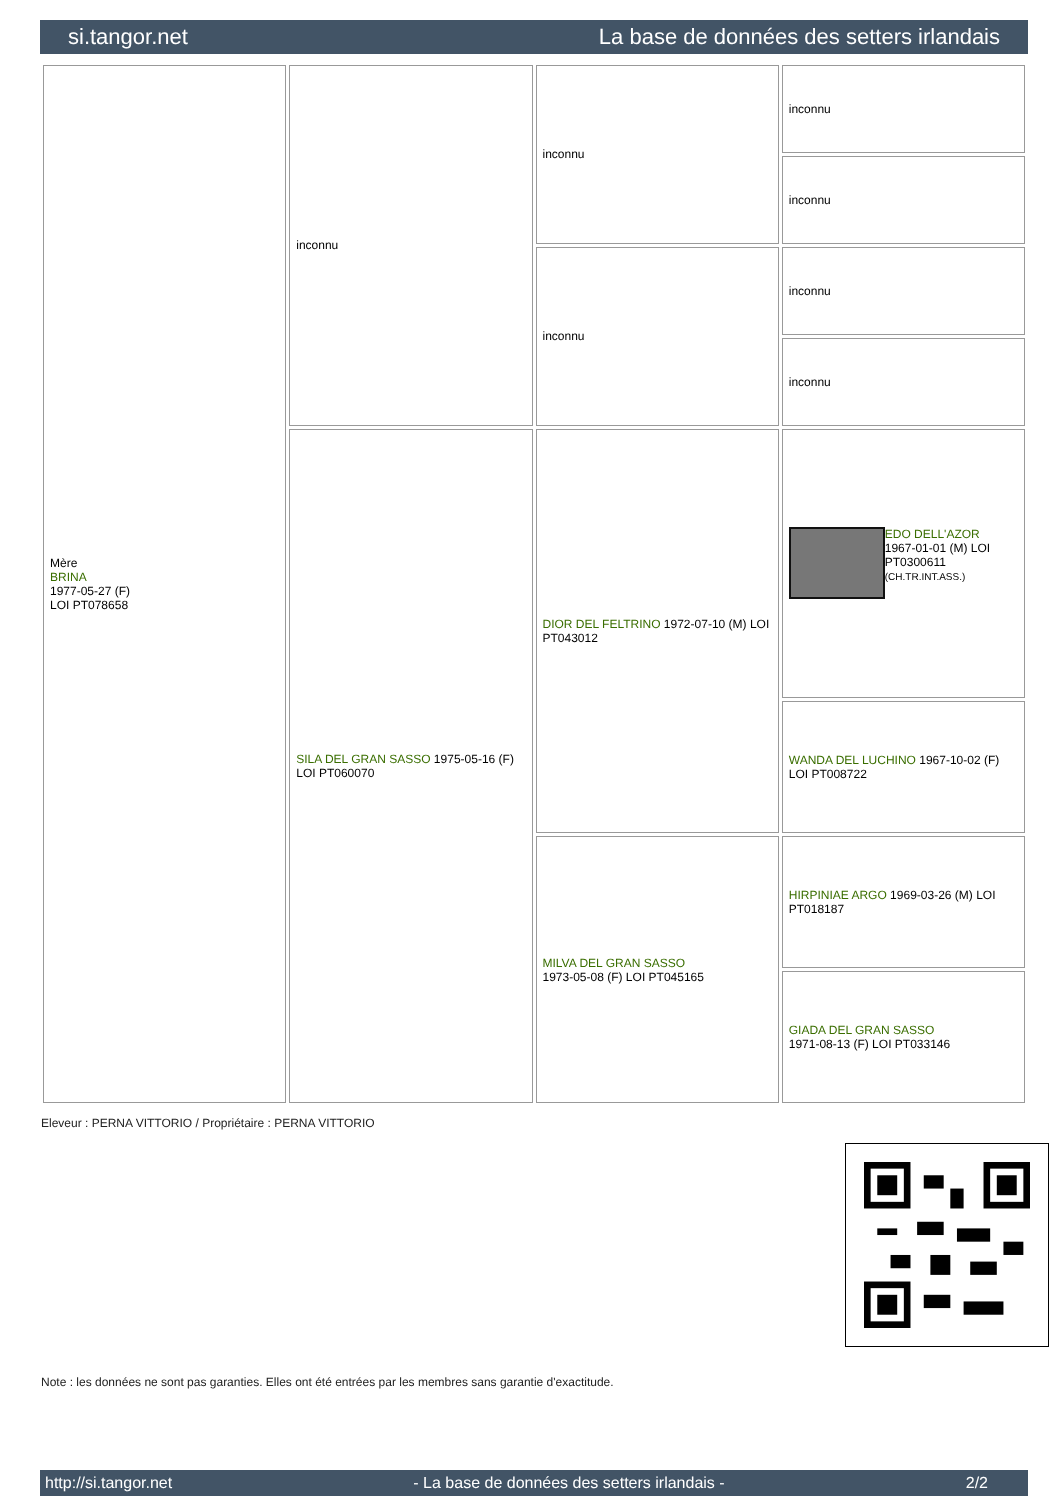si.tangor.net La base de données des setters irlandais
| Mère BRINA 1977-05-27 (F) LOI PT078658 | inconnu | inconnu | inconnu |
| | | | inconnu |
| | | inconnu | inconnu |
| | | | inconnu |
| | SILA DEL GRAN SASSO 1975-05-16 (F) LOI PT060070 | DIOR DEL FELTRINO 1972-07-10 (M) LOI PT043012 | EDO DELL'AZOR 1967-01-01 (M) LOI PT0300611 (CH.TR.INT.ASS.) |
| | | | WANDA DEL LUCHINO 1967-10-02 (F) LOI PT008722 |
| | | MILVA DEL GRAN SASSO 1973-05-08 (F) LOI PT045165 | HIRPINIAE ARGO 1969-03-26 (M) LOI PT018187 |
| | | | GIADA DEL GRAN SASSO 1971-08-13 (F) LOI PT033146 |
Eleveur : PERNA VITTORIO / Propriétaire : PERNA VITTORIO
Note : les données ne sont pas garanties. Elles ont été entrées par les membres sans garantie d'exactitude.
http://si.tangor.net - La base de données des setters irlandais - 2/2